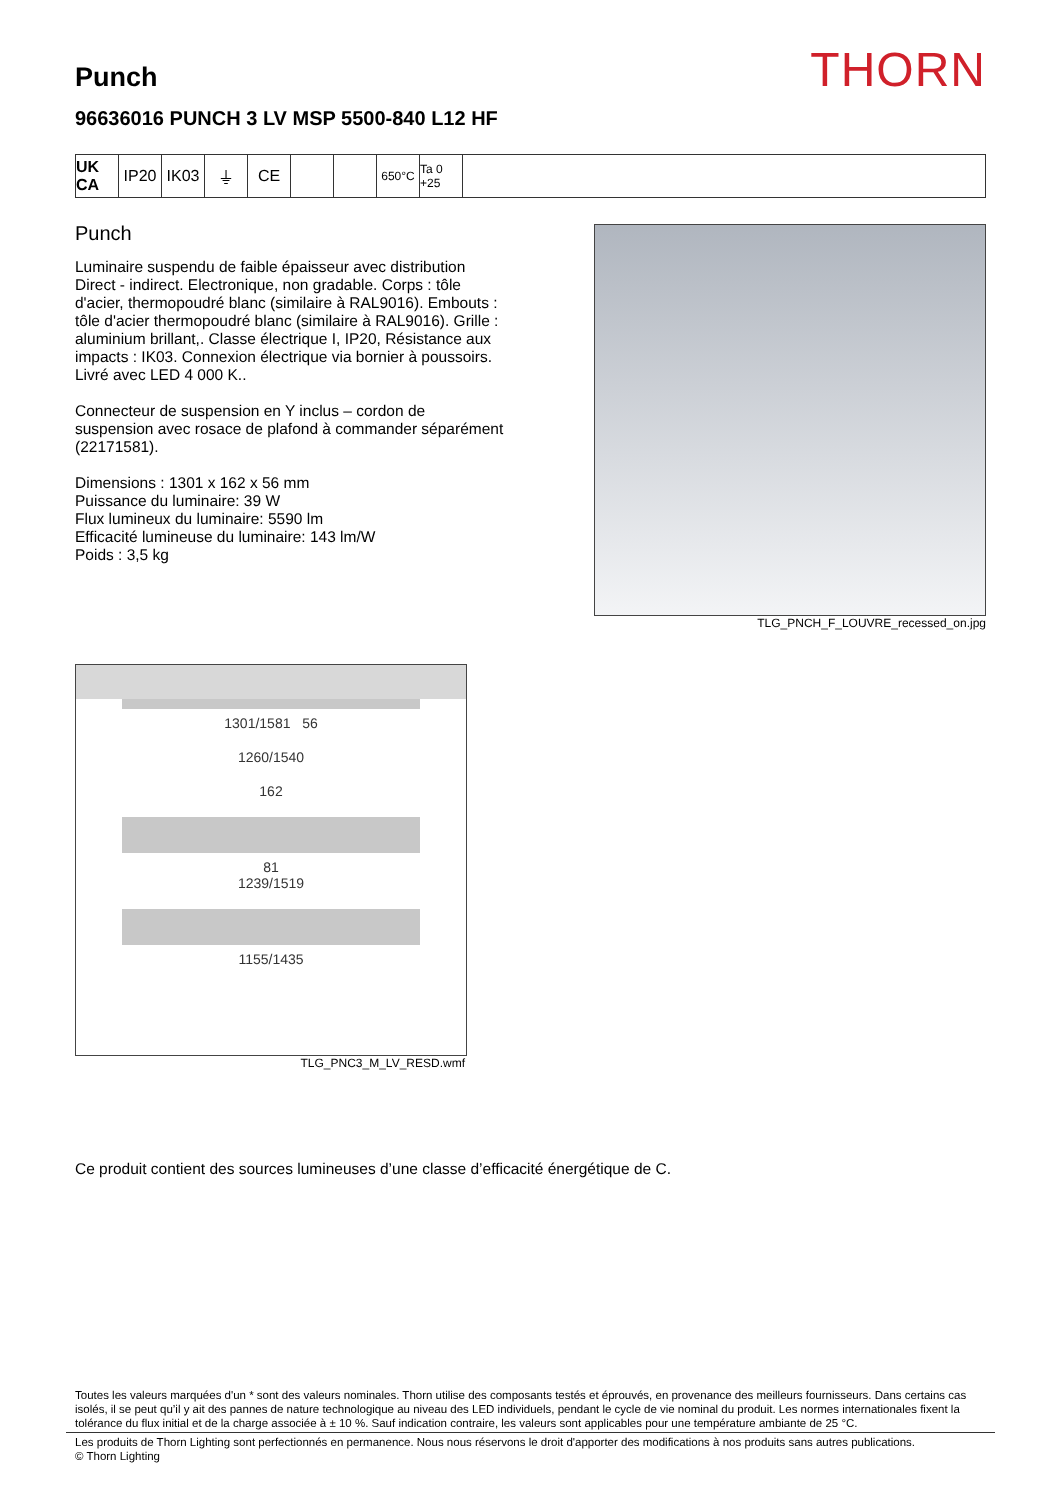THORN
Punch
96636016 PUNCH 3 LV MSP 5500-840 L12 HF
UK CA
IP20 IK03 ⏚ CE
650°C Ta 0 +25
Punch
Luminaire suspendu de faible épaisseur avec distribution Direct - indirect. Electronique, non gradable. Corps : tôle d'acier, thermopoudré blanc (similaire à RAL9016). Embouts : tôle d'acier thermopoudré blanc (similaire à RAL9016). Grille : aluminium brillant,. Classe électrique I, IP20, Résistance aux impacts : IK03. Connexion électrique via bornier à poussoirs. Livré avec LED 4 000 K..
Connecteur de suspension en Y inclus – cordon de suspension avec rosace de plafond à commander séparément (22171581).
Dimensions : 1301 x 162 x 56 mm
Puissance du luminaire: 39 W
Flux lumineux du luminaire: 5590 lm
Efficacité lumineuse du luminaire: 143 lm/W
Poids : 3,5 kg
TLG_PNCH_F_LOUVRE_recessed_on.jpg
1301/1581 56
1260/1540
162
81
1239/1519
1155/1435
TLG_PNC3_M_LV_RESD.wmf
Ce produit contient des sources lumineuses d’une classe d’efficacité énergétique de C.
Toutes les valeurs marquées d'un * sont des valeurs nominales. Thorn utilise des composants testés et éprouvés, en provenance des meilleurs fournisseurs. Dans certains cas isolés, il se peut qu’il y ait des pannes de nature technologique au niveau des LED individuels, pendant le cycle de vie nominal du produit. Les normes internationales fixent la tolérance du flux initial et de la charge associée à ± 10 %. Sauf indication contraire, les valeurs sont applicables pour une température ambiante de 25 °C.
Les produits de Thorn Lighting sont perfectionnés en permanence. Nous nous réservons le droit d'apporter des modifications à nos produits sans autres publications.
© Thorn Lighting